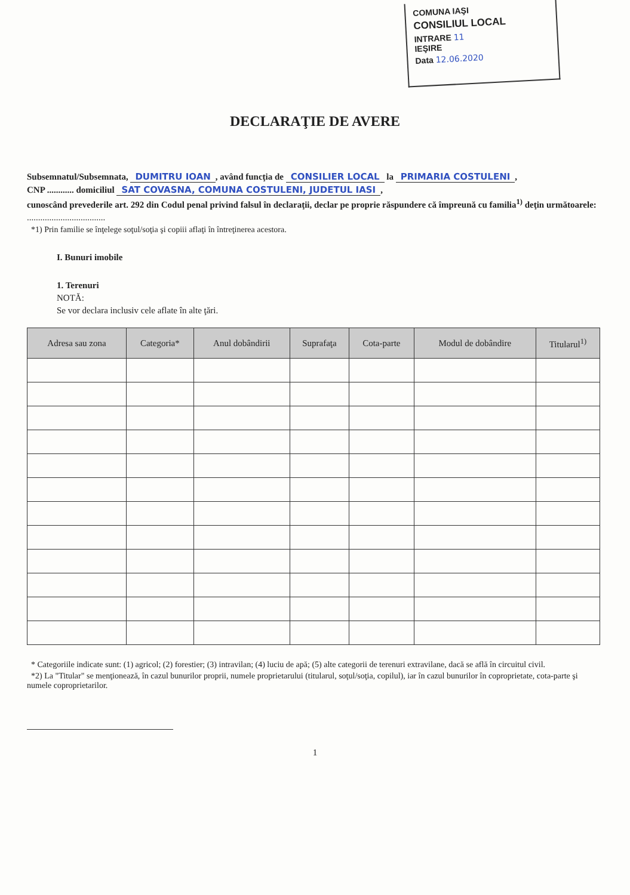COMUNA IAŞI
CONSILIUL LOCAL
INTRARE 11
IEŞIRE
Data 12.06.2020
DECLARAŢIE DE AVERE
Subsemnatul/Subsemnata, DUMITRU IOAN, având funcţia de CONSILIER LOCAL la PRIMARIA COSTULENI,
CNP ............ domiciliul SAT COVASNA, COMUNA COSTULENI, JUDETUL IASI,
cunoscând prevederile art. 292 din Codul penal privind falsul în declaraţii, declar pe proprie răspundere că împreună cu familia<sup>1)</sup> deţin următoarele:
...................................
*1) Prin familie se înţelege soţul/soţia şi copiii aflaţi în întreţinerea acestora.
I. Bunuri imobile
1. Terenuri
NOTĂ:
Se vor declara inclusiv cele aflate în alte ţări.
| Adresa sau zona | Categoria* | Anul dobândirii | Suprafaţa | Cota-parte | Modul de dobândire | Titularul<sup>1)</sup> |
| --- | --- | --- | --- | --- | --- | --- |
* Categoriile indicate sunt: (1) agricol; (2) forestier; (3) intravilan; (4) luciu de apă; (5) alte categorii de terenuri extravilane, dacă se află în circuitul civil.
*2) La "Titular" se menţionează, în cazul bunurilor proprii, numele proprietarului (titularul, soţul/soţia, copilul), iar în cazul bunurilor în coproprietate, cota-parte şi numele coproprietarilor.
1